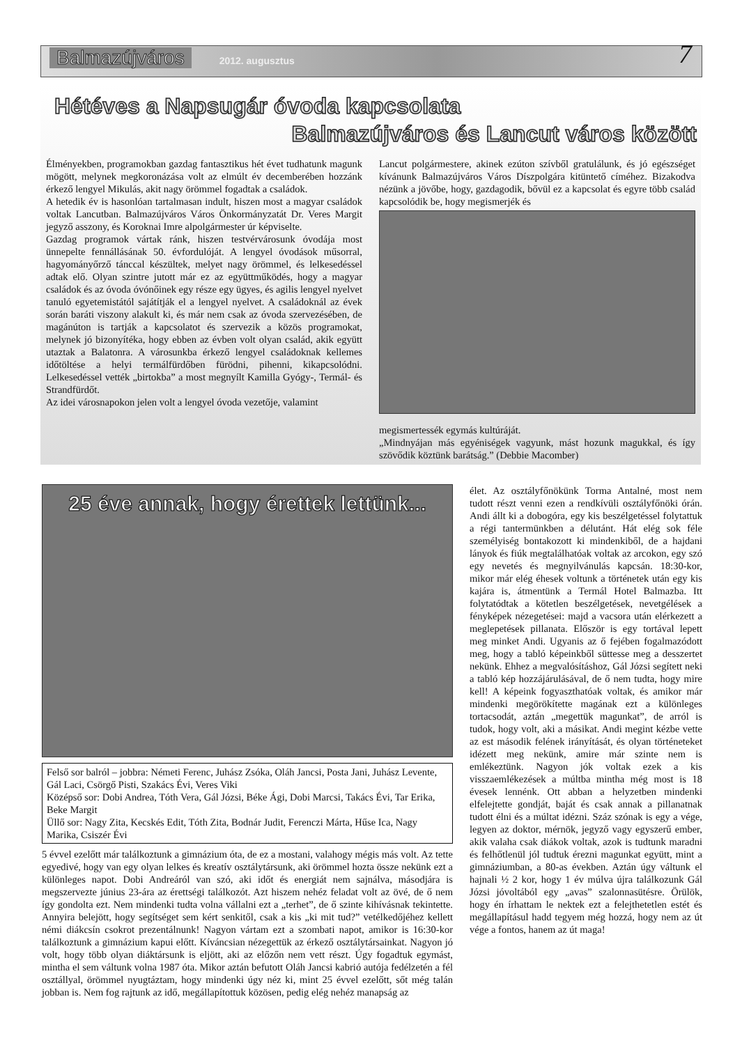Balmazújváros 2012. augusztus 7
Hétéves a Napsugár óvoda kapcsolata
Balmazújváros és Lancut város között
Élményekben, programokban gazdag fantasztikus hét évet tudhatunk magunk mögött, melynek megkoronázása volt az elmúlt év decemberében hozzánk érkező lengyel Mikulás, akit nagy örömmel fogadtak a családok.
A hetedik év is hasonlóan tartalmasan indult, hiszen most a magyar családok voltak Lancutban. Balmazújváros Város Önkormányzatát Dr. Veres Margit jegyző asszony, és Koroknai Imre alpolgármester úr képviselte.
Gazdag programok vártak ránk, hiszen testvérvárosunk óvodája most ünnepelte fennállásának 50. évfordulóját. A lengyel óvodások műsorral, hagyományőrző tánccal készültek, melyet nagy örömmel, és lelkesedéssel adtak elő. Olyan szintre jutott már ez az együttműködés, hogy a magyar családok és az óvoda óvónőinek egy része egy ügyes, és agilis lengyel nyelvet tanuló egyetemistától sajátítják el a lengyel nyelvet. A családoknál az évek során baráti viszony alakult ki, és már nem csak az óvoda szervezésében, de magánúton is tartják a kapcsolatot és szervezik a közös programokat, melynek jó bizonyítéka, hogy ebben az évben volt olyan család, akik együtt utaztak a Balatonra. A városunkba érkező lengyel családoknak kellemes időtöltése a helyi termálfürdőben fürödni, pihenni, kikapcsolódni. Lelkesedéssel vették „birtokba” a most megnyílt Kamilla Gyógy-, Termál- és Strandfürdőt.
Az idei városnapokon jelen volt a lengyel óvoda vezetője, valamint
Lancut polgármestere, akinek ezúton szívből gratulálunk, és jó egészséget kívánunk Balmazújváros Város Díszpolgára kitüntető címéhez. Bizakodva nézünk a jövőbe, hogy, gazdagodik, bővül ez a kapcsolat és egyre több család kapcsolódik be, hogy megismerjék és
megismertessék egymás kultúráját.
„Mindnyájan más egyéniségek vagyunk, mást hozunk magukkal, és így szövődik köztünk barátság.” (Debbie Macomber)
25 éve annak, hogy érettek lettünk...
Felső sor balról – jobbra: Németi Ferenc, Juhász Zsóka, Oláh Jancsi, Posta Jani, Juhász Levente, Gál Laci, Csörgő Pisti, Szakács Évi, Veres Viki
Középső sor: Dobi Andrea, Tóth Vera, Gál Józsi, Béke Ági, Dobi Marcsi, Takács Évi, Tar Erika, Beke Margit
Üllő sor: Nagy Zita, Kecskés Edit, Tóth Zita, Bodnár Judit, Ferenczi Márta, Hűse Ica, Nagy Marika, Csiszér Évi
5 évvel ezelőtt már találkoztunk a gimnázium óta, de ez a mostani, valahogy mégis más volt. Az tette egyedivé, hogy van egy olyan lelkes és kreatív osztálytársunk, aki örömmel hozta össze nekünk ezt a különleges napot. Dobi Andreáról van szó, aki időt és energiát nem sajnálva, másodjára is megszervezte június 23-ára az érettségi találkozót. Azt hiszem nehéz feladat volt az övé, de ő nem így gondolta ezt. Nem mindenki tudta volna vállalni ezt a „terhet”, de ő szinte kihívásnak tekintette. Annyira belejött, hogy segítséget sem kért senkitől, csak a kis „ki mit tud?” vetélkedőjéhez kellett némi diákcsín csokrot prezentálnunk! Nagyon vártam ezt a szombati napot, amikor is 16:30-kor találkoztunk a gimnázium kapui előtt. Kíváncsian nézegettük az érkező osztálytársainkat. Nagyon jó volt, hogy több olyan diáktársunk is eljött, aki az előzőn nem vett részt. Úgy fogadtuk egymást, mintha el sem váltunk volna 1987 óta. Mikor aztán befutott Oláh Jancsi kabrió autója fedélzetén a fél osztállyal, örömmel nyugtáztam, hogy mindenki úgy néz ki, mint 25 évvel ezelőtt, sőt még talán jobban is. Nem fog rajtunk az idő, megállapítottuk közösen, pedig elég nehéz manapság az
élet. Az osztályfőnökünk Torma Antalné, most nem tudott részt venni ezen a rendkívüli osztályfőnöki órán. Andi állt ki a dobogóra, egy kis beszélgetéssel folytattuk a régi tantermünkben a délutánt. Hát elég sok féle személyiség bontakozott ki mindenkiből, de a hajdani lányok és fiúk megtalálhatóak voltak az arcokon, egy szó egy nevetés és megnyilvánulás kapcsán. 18:30-kor, mikor már elég éhesek voltunk a történetek után egy kis kajára is, átmentünk a Termál Hotel Balmazba. Itt folytatódtak a kötetlen beszélgetések, nevetgélések a fényképek nézegetései: majd a vacsora után elérkezett a meglepetések pillanata. Először is egy tortával lepett meg minket Andi. Ugyanis az ő fejében fogalmazódott meg, hogy a tabló képeinkből süttesse meg a desszertet nekünk. Ehhez a megvalósításhoz, Gál Józsi segített neki a tabló kép hozzájárulásával, de ő nem tudta, hogy mire kell! A képeink fogyaszthatóak voltak, és amikor már mindenki megörökítette magának ezt a különleges tortacsodát, aztán „megettük magunkat”, de arról is tudok, hogy volt, aki a másikat. Andi megint kézbe vette az est második felének irányítását, és olyan történeteket idézett meg nekünk, amire már szinte nem is emlékeztünk. Nagyon jók voltak ezek a kis visszaemlékezések a múltba mintha még most is 18 évesek lennénk. Ott abban a helyzetben mindenki elfelejtette gondját, baját és csak annak a pillanatnak tudott élni és a múltat idézni. Száz szónak is egy a vége, legyen az doktor, mérnök, jegyző vagy egyszerű ember, akik valaha csak diákok voltak, azok is tudtunk maradni és felhőtlenül jól tudtuk érezni magunkat együtt, mint a gimnáziumban, a 80-as években. Aztán úgy váltunk el hajnali ½ 2 kor, hogy 1 év múlva újra találkozunk Gál Józsi jóvoltából egy „avas” szalonnasütésre. Örülök, hogy én írhattam le nektek ezt a felejthetetlen estét és megállapításul hadd tegyem még hozzá, hogy nem az út vége a fontos, hanem az út maga!